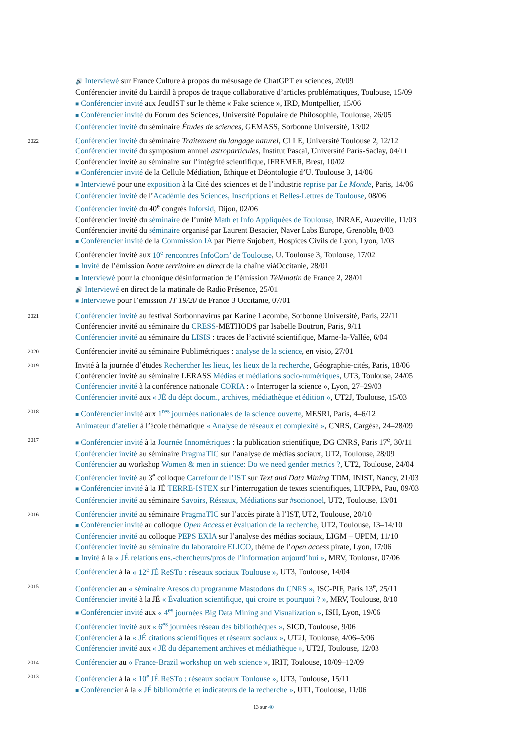🔊 Interviewé sur France Culture à propos du mésusage de ChatGPT en sciences, 20/09
Conférencier invité du Lairdil à propos de traque collaborative d’articles problématiques, Toulouse, 15/09
■ Conférencier invité aux JeudIST sur le thème « Fake science », IRD, Montpellier, 15/06
■ Conférencier invité du Forum des Sciences, Université Populaire de Philosophie, Toulouse, 26/05
Conférencier invité du séminaire Études de sciences, GEMASS, Sorbonne Université, 13/02
2022
Conférencier invité du séminaire Traitement du langage naturel, CLLE, Université Toulouse 2, 12/12
Conférencier invité du symposium annuel astroparticules, Institut Pascal, Université Paris-Saclay, 04/11
Conférencier invité au séminaire sur l’intégrité scientifique, IFREMER, Brest, 10/02
■ Conférencier invité de la Cellule Médiation, Éthique et Déontologie d’U. Toulouse 3, 14/06
■ Interviewé pour une exposition à la Cité des sciences et de l’industrie reprise par Le Monde, Paris, 14/06
Conférencier invité de l’Académie des Sciences, Inscriptions et Belles-Lettres de Toulouse, 08/06
Conférencier invité du 40<sup>e</sup> congrès Inforsid, Dijon, 02/06
Conférencier invité du séminaire de l’unité Math et Info Appliquées de Toulouse, INRAE, Auzeville, 11/03
Conférencier invité du séminaire organisé par Laurent Besacier, Naver Labs Europe, Grenoble, 8/03
■ Conférencier invité de la Commission IA par Pierre Sujobert, Hospices Civils de Lyon, Lyon, 1/03
Conférencier invité aux 10<sup>e</sup> rencontres InfoCom’ de Toulouse, U. Toulouse 3, Toulouse, 17/02
■ Invité de l’émission Notre territoire en direct de la chaîne viàOccitanie, 28/01
■ Interviewé pour la chronique désinformation de l’émission Télématin de France 2, 28/01
🔊 Interviewé en direct de la matinale de Radio Présence, 25/01
■ Interviewé pour l’émission JT 19/20 de France 3 Occitanie, 07/01
2021
Conférencier invité au festival Sorbonnavirus par Karine Lacombe, Sorbonne Université, Paris, 22/11
Conférencier invité au séminaire du CRESS-METHODS par Isabelle Boutron, Paris, 9/11
Conférencier invité au séminaire du LISIS : traces de l’activité scientifique, Marne-la-Vallée, 6/04
2020
Conférencier invité au séminaire Publimétriques : analyse de la science, en visio, 27/01
2019
Invité à la journée d’études Rechercher les lieux, les lieux de la recherche, Géographie-cités, Paris, 18/06
Conférencier invité au séminaire LERASS Médias et médiations socio-numériques, UT3, Toulouse, 24/05
Conférencier invité à la conférence nationale CORIA : « Interroger la science », Lyon, 27–29/03
Conférencier invité aux « JÉ du dépt docum., archives, médiathèque et édition », UT2J, Toulouse, 15/03
2018
■ Conférencier invité aux 1<sup>res</sup> journées nationales de la science ouverte, MESRI, Paris, 4–6/12
Animateur d’atelier à l’école thématique « Analyse de réseaux et complexité », CNRS, Cargèse, 24–28/09
2017
■ Conférencier invité à la Journée Innométriques : la publication scientifique, DG CNRS, Paris 17<sup>e</sup>, 30/11
Conférencier invité au séminaire PragmaTIC sur l’analyse de médias sociaux, UT2, Toulouse, 28/09
Conférencier au workshop Women & men in science: Do we need gender metrics ?, UT2, Toulouse, 24/04
Conférencier invité au 3<sup>e</sup> colloque Carrefour de l’IST sur Text and Data Mining TDM, INIST, Nancy, 21/03
■ Conférencier invité à la JÉ TERRE-ISTEX sur l’interrogation de textes scientifiques, LIUPPA, Pau, 09/03
Conférencier invité au séminaire Savoirs, Réseaux, Médiations sur #socionoel, UT2, Toulouse, 13/01
2016
Conférencier invité au séminaire PragmaTIC sur l’accès pirate à l’IST, UT2, Toulouse, 20/10
■ Conférencier invité au colloque Open Access et évaluation de la recherche, UT2, Toulouse, 13–14/10
Conférencier invité au colloque PEPS EXIA sur l’analyse des médias sociaux, LIGM – UPEM, 11/10
Conférencier invité au séminaire du laboratoire ELICO, thème de l’open access pirate, Lyon, 17/06
■ Invité à la « JÉ relations ens.-chercheurs/pros de l’information aujourd’hui », MRV, Toulouse, 07/06
Conférencier à la « 12<sup>e</sup> JÉ ReSTo : réseaux sociaux Toulouse », UT3, Toulouse, 14/04
2015
Conférencier au « séminaire Aresos du programme Mastodons du CNRS », ISC-PIF, Paris 13<sup>e</sup>, 25/11
Conférencier invité à la JÉ « Évaluation scientifique, qui croire et pourquoi ? », MRV, Toulouse, 8/10
■ Conférencier invité aux « 4<sup>es</sup> journées Big Data Mining and Visualization », ISH, Lyon, 19/06
Conférencier invité aux « 6<sup>es</sup> journées réseau des bibliothèques », SICD, Toulouse, 9/06
Conférencier à la « JÉ citations scientifiques et réseaux sociaux », UT2J, Toulouse, 4/06–5/06
Conférencier invité aux « JÉ du département archives et médiathèque », UT2J, Toulouse, 12/03
2014
Conférencier au « France-Brazil workshop on web science », IRIT, Toulouse, 10/09–12/09
2013
Conférencier à la « 10<sup>e</sup> JÉ ReSTo : réseaux sociaux Toulouse », UT3, Toulouse, 15/11
■ Conférencier à la « JÉ bibliométrie et indicateurs de la recherche », UT1, Toulouse, 11/06
13 sur 40